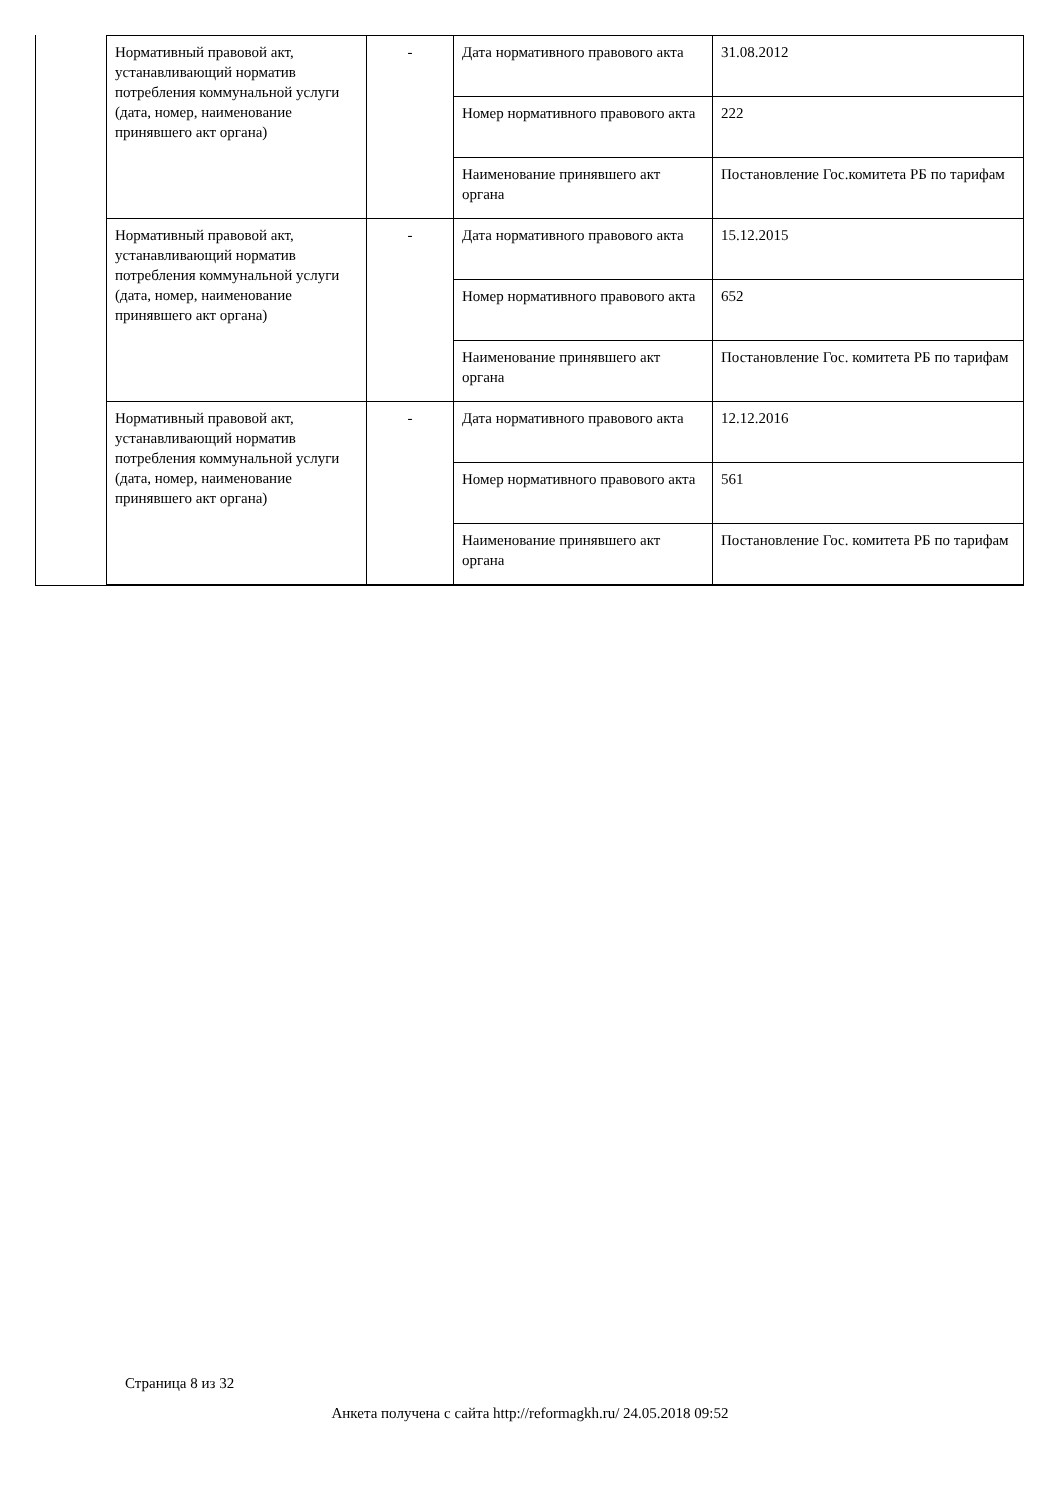| Нормативный правовой акт, устанавливающий норматив потребления коммунальной услуги (дата, номер, наименование принявшего акт органа) | - | Дата нормативного правового акта | 31.08.2012 |
| | | Номер нормативного правового акта | 222 |
| | | Наименование принявшего акт органа | Постановление Гос.комитета РБ по тарифам |
| Нормативный правовой акт, устанавливающий норматив потребления коммунальной услуги (дата, номер, наименование принявшего акт органа) | - | Дата нормативного правового акта | 15.12.2015 |
| | | Номер нормативного правового акта | 652 |
| | | Наименование принявшего акт органа | Постановление Гос. комитета РБ по тарифам |
| Нормативный правовой акт, устанавливающий норматив потребления коммунальной услуги (дата, номер, наименование принявшего акт органа) | - | Дата нормативного правового акта | 12.12.2016 |
| | | Номер нормативного правового акта | 561 |
| | | Наименование принявшего акт органа | Постановление Гос. комитета РБ по тарифам |
Страница 8 из 32
Анкета получена с сайта http://reformagkh.ru/ 24.05.2018 09:52